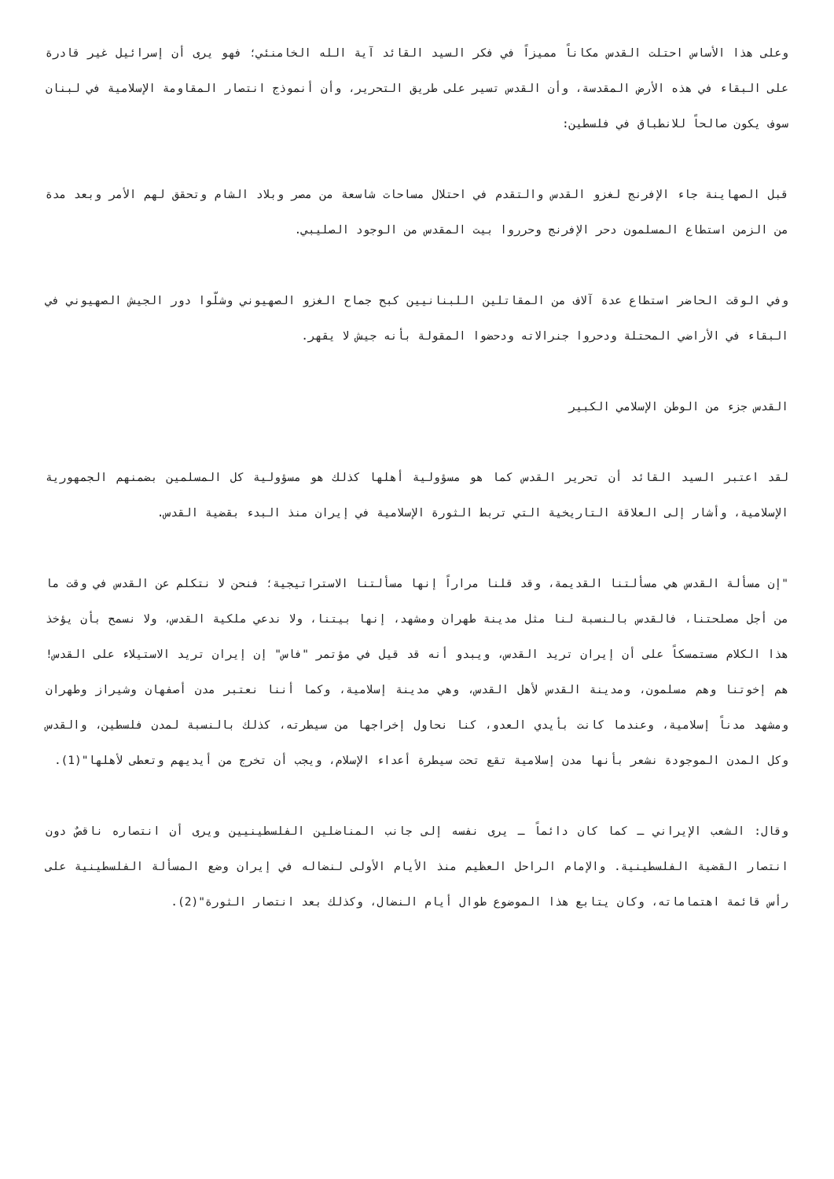وعلى هذا الأساس احتلت القدس مكاناً مميزاً في فكر السيد القائد آية الله الخامنئي؛ فهو يرى أن إسرائيل غير قادرة على البقاء في هذه الأرض المقدسة، وأن القدس تسير على طريق التحرير، وأن أنموذج انتصار المقاومة الإسلامية في لبنان سوف يكون صالحاً للانطباق في فلسطين:
قبل الصهاينة جاء الإفرنج لغزو القدس والتقدم في احتلال مساحات شاسعة من مصر وبلاد الشام وتحقق لهم الأمر وبعد مدة من الزمن استطاع المسلمون دحر الإفرنج وحرروا بيت المقدس من الوجود الصليبي.
وفي الوقت الحاضر استطاع عدة آلاف من المقاتلين اللبنانيين كبح جماح الغزو الصهيوني وشلّوا دور الجيش الصهيوني في البقاء في الأراضي المحتلة ودحروا جنرالاته ودحضوا المقولة بأنه جيش لا يقهر.
القدس جزء من الوطن الإسلامي الكبير
لقد اعتبر السيد القائد أن تحرير القدس كما هو مسؤولية أهلها كذلك هو مسؤولية كل المسلمين بضمنهم الجمهورية الإسلامية، وأشار إلى العلاقة التاريخية التي تربط الثورة الإسلامية في إيران منذ البدء بقضية القدس.
"إن مسألة القدس هي مسألتنا القديمة، وقد قلنا مراراً إنها مسألتنا الاستراتيجية؛ فنحن لا نتكلم عن القدس في وقت ما من أجل مصلحتنا، فالقدس بالنسبة لنا مثل مدينة طهران ومشهد، إنها بيتنا، ولا ندعي ملكية القدس، ولا نسمح بأن يؤخذ هذا الكلام مستمسكاً على أن إيران تريد القدس، ويبدو أنه قد قيل في مؤتمر "فاس" إن إيران تريد الاستيلاء على القدس! هم إخوتنا وهم مسلمون، ومدينة القدس لأهل القدس، وهي مدينة إسلامية، وكما أننا نعتبر مدن أصفهان وشيراز وطهران ومشهد مدناً إسلامية، وعندما كانت بأيدي العدو، كنا نحاول إخراجها من سيطرته، كذلك بالنسبة لمدن فلسطين، والقدس وكل المدن الموجودة نشعر بأنها مدن إسلامية تقع تحت سيطرة أعداء الإسلام، ويجب أن تخرج من أيديهم وتعطى لأهلها"(1).
وقال: الشعب الإيراني ـ كما كان دائماً ـ يرى نفسه إلى جانب المناضلين الفلسطينيين ويرى أن انتصاره ناقصٌ دون انتصار القضية الفلسطينية. والإمام الراحل العظيم منذ الأيام الأولى لنضاله في إيران وضع المسألة الفلسطينية على رأس قائمة اهتماماته، وكان يتابع هذا الموضوع طوال أيام النضال، وكذلك بعد انتصار الثورة"(2).